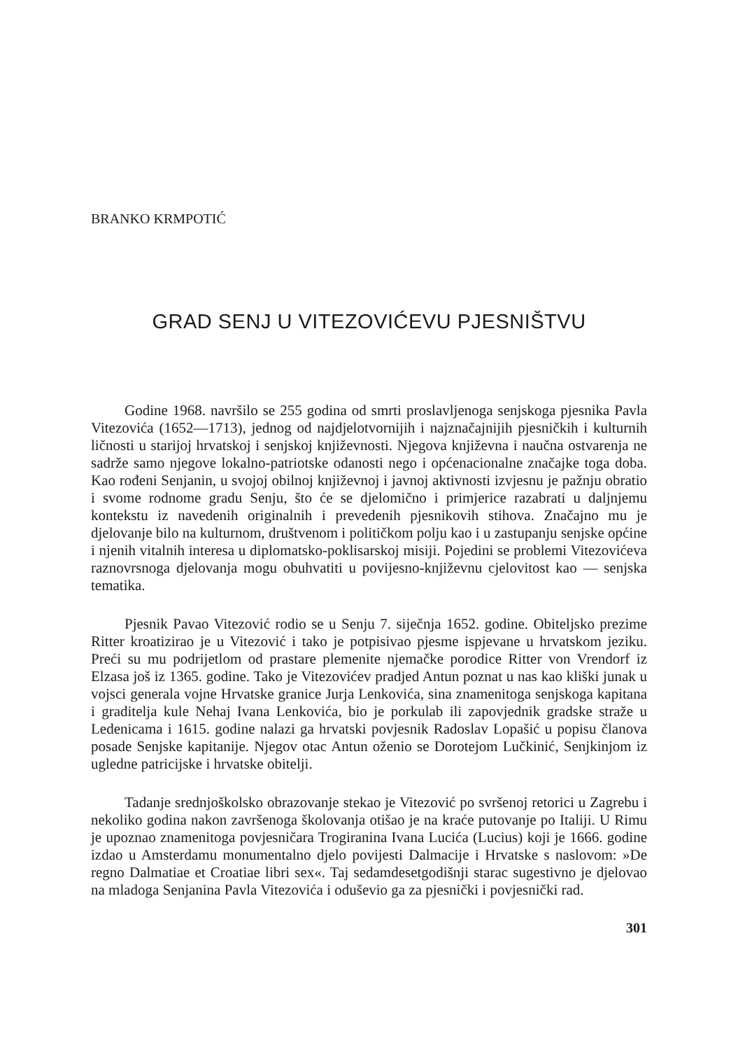BRANKO KRMPOTIĆ
GRAD SENJ U VITEZOVIĆEVU PJESNIŠTVU
Godine 1968. navršilo se 255 godina od smrti proslavljenoga senjskoga pjesnika Pavla Vitezovića (1652—1713), jednog od najdjelotvornijih i najznačajnijih pjesničkih i kulturnih ličnosti u starijoj hrvatskoj i senjskoj književnosti. Njegova književna i naučna ostvarenja ne sadrže samo njegove lokalno-patriotske odanosti nego i općenacionalne značajke toga doba. Kao rođeni Senjanin, u svojoj obilnoj književnoj i javnoj aktivnosti izvjesnu je pažnju obratio i svome rodnome gradu Senju, što će se djelomično i primjerice razabrati u daljnjemu kontekstu iz navedenih originalnih i prevedenih pjesnikovih stihova. Značajno mu je djelovanje bilo na kulturnom, društvenom i političkom polju kao i u zastupanju senjske općine i njenih vitalnih interesa u diplomatsko-poklisarskoj misiji. Pojedini se problemi Vitezovićeva raznovrsnoga djelovanja mogu obuhvatiti u povijesno-književnu cjelovitost kao — senjska tematika.
Pjesnik Pavao Vitezović rodio se u Senju 7. siječnja 1652. godine. Obiteljsko prezime Ritter kroatizirao je u Vitezović i tako je potpisivao pjesme ispjevane u hrvatskom jeziku. Preći su mu podrijetlom od prastare plemenite njemačke porodice Ritter von Vrendorf iz Elzasa još iz 1365. godine. Tako je Vitezovićev pradjed Antun poznat u nas kao kliški junak u vojsci generala vojne Hrvatske granice Jurja Lenkovića, sina znamenitoga senjskoga kapitana i graditelja kule Nehaj Ivana Lenkovića, bio je porkulab ili zapovjednik gradske straže u Ledenicama i 1615. godine nalazi ga hrvatski povjesnik Radoslav Lopašić u popisu članova posade Senjske kapitanije. Njegov otac Antun oženio se Dorotejom Lučkinić, Senjkinjom iz ugledne patricijske i hrvatske obitelji.
Tadanje srednjoškolsko obrazovanje stekao je Vitezović po svršenoj retorici u Zagrebu i nekoliko godina nakon završenoga školovanja otišao je na kraće putovanje po Italiji. U Rimu je upoznao znamenitoga povjesničara Trogiranina Ivana Lucića (Lucius) koji je 1666. godine izdao u Amsterdamu monumentalno djelo povijesti Dalmacije i Hrvatske s naslovom: »De regno Dalmatiae et Croatiae libri sex«. Taj sedamdesetgodišnji starac sugestivno je djelovao na mladoga Senjanina Pavla Vitezovića i oduševio ga za pjesnički i povjesnički rad.
301